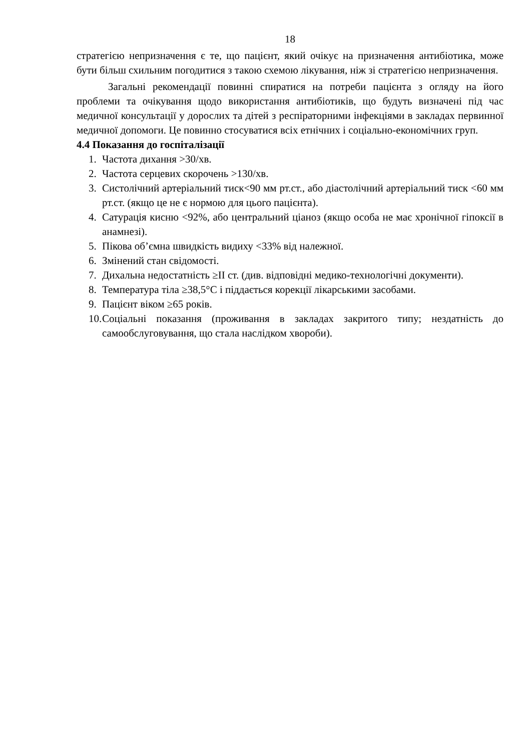18
стратегією непризначення є те, що пацієнт, який очікує на призначення антибіотика, може бути більш схильним погодитися з такою схемою лікування, ніж зі стратегією непризначення.
Загальні рекомендації повинні спиратися на потреби пацієнта з огляду на його проблеми та очікування щодо використання антибіотиків, що будуть визначені під час медичної консультації у дорослих та дітей з респіраторними інфекціями в закладах первинної медичної допомоги. Це повинно стосуватися всіх етнічних і соціально-економічних груп.
4.4 Показання до госпіталізації
1. Частота дихання >30/хв.
2. Частота серцевих скорочень >130/хв.
3. Систолічний артеріальний тиск<90 мм рт.ст., або діастолічний артеріальний тиск <60 мм рт.ст. (якщо це не є нормою для цього пацієнта).
4. Сатурація кисню <92%, або центральний ціаноз (якщо особа не має хронічної гіпоксії в анамнезі).
5. Пікова об’ємна швидкість видиху <33% від належної.
6. Змінений стан свідомості.
7. Дихальна недостатність ≥II ст. (див. відповідні медико-технологічні документи).
8. Температура тіла ≥38,5°C і піддається корекції лікарськими засобами.
9. Пацієнт віком ≥65 років.
10.
Соціальні показання (проживання в закладах закритого типу; нездатність до самообслуговування, що стала наслідком хвороби).